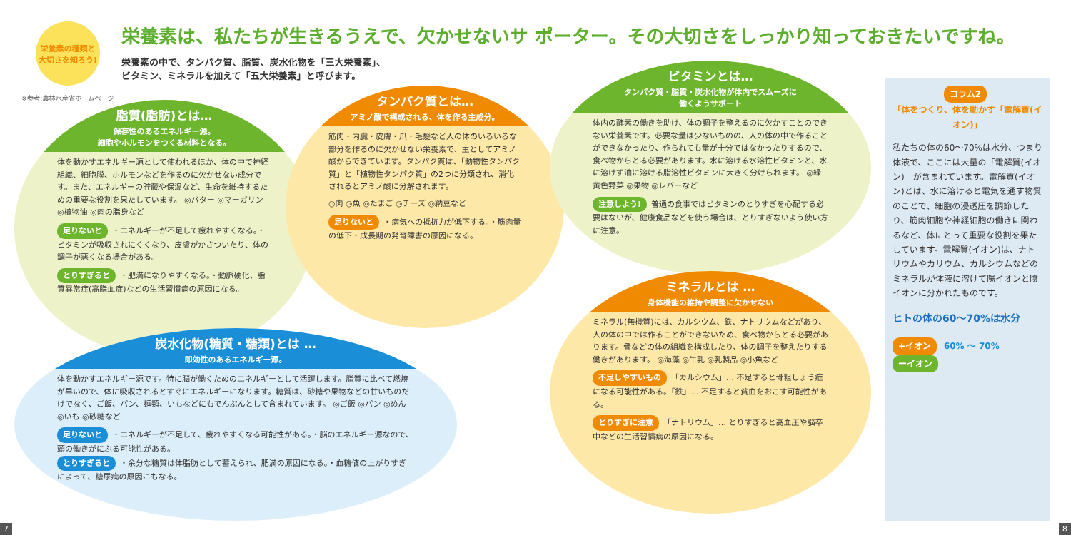栄養素の種類と
大切さを知ろう!
※参考:農林水産省ホームページ
栄養素は、私たちが生きるうえで、欠かせないサ ポーター。その大切さをしっかり知っておきたいですね。
栄養素の中で、タンパク質、脂質、炭水化物を「三大栄養素」、
ビタミン、ミネラルを加えて「五大栄養素」と呼びます。
脂質(脂肪)とは…
保存性のあるエネルギー源。
細胞やホルモンをつくる材料となる。
体を動かすエネルギー源として使われるほか、体の中で神経組織、細胞膜、ホルモンなどを作るのに欠かせない成分です。また、エネルギーの貯蔵や保温など、生命を維持するための重要な役割を果たしています。 ◎バター ◎マーガリン ◎植物油 ◎肉の脂身など
足りないと ・エネルギーが不足して疲れやすくなる。・ビタミンが吸収されにくくなり、皮膚がかさついたり、体の調子が悪くなる場合がある。
とりすぎると ・肥満になりやすくなる。・動脈硬化、脂質異常症(高脂血症)などの生活習慣病の原因になる。
タンパク質とは…
アミノ酸で構成される、体を作る主成分。
筋肉・内臓・皮膚・爪・毛髪など人の体のいろいろな部分を作るのに欠かせない栄養素で、主としてアミノ酸からできています。タンパク質は、「動物性タンパク質」と「植物性タンパク質」の2つに分類され、消化されるとアミノ酸に分解されます。
◎肉 ◎魚 ◎たまご ◎チーズ ◎納豆など
足りないと ・病気への抵抗力が低下する。・筋肉量の低下・成長期の発育障害の原因になる。
炭水化物(糖質・糖類)とは …
即効性のあるエネルギー源。
体を動かすエネルギー源です。特に脳が働くためのエネルギーとして活躍します。脂質に比べて燃焼が早いので、体に吸収されるとすぐにエネルギーになります。糖質は、砂糖や果物などの甘いものだけでなく、ご飯、パン、麺類、いもなどにもでんぷんとして含まれています。 ◎ご飯 ◎パン ◎めん ◎いも ◎砂糖など
足りないと ・エネルギーが不足して、疲れやすくなる可能性がある。・脳のエネルギー源なので、頭の働きがにぶる可能性がある。
とりすぎると ・余分な糖質は体脂肪として蓄えられ、肥満の原因になる。・血糖値の上がりすぎによって、糖尿病の原因にもなる。
ビタミンとは…
タンパク質・脂質・炭水化物が体内でスムーズに
働くようサポート
体内の酵素の働きを助け、体の調子を整えるのに欠かすことのできない栄養素です。必要な量は少ないものの、人の体の中で作ることができなかったり、作られても量が十分ではなかったりするので、食べ物からとる必要があります。水に溶ける水溶性ビタミンと、水に溶けず油に溶ける脂溶性ビタミンに大きく分けられます。 ◎緑黄色野菜 ◎果物 ◎レバーなど
注意しよう! 普通の食事ではビタミンのとりすぎを心配する必要はないが、健康食品などを使う場合は、とりすぎないよう使い方に注意。
ミネラルとは …
身体機能の維持や調整に欠かせない
ミネラル(無機質)には、カルシウム、鉄、ナトリウムなどがあり、人の体の中では作ることができないため、食べ物からとる必要があります。骨などの体の組織を構成したり、体の調子を整えたりする働きがあります。 ◎海藻 ◎牛乳 ◎乳製品 ◎小魚など
不足しやすいもの 「カルシウム」… 不足すると骨粗しょう症になる可能性がある。「鉄」… 不足すると貧血をおこす可能性がある。
とりすぎに注意 「ナトリウム」… とりすぎると高血圧や脳卒中などの生活習慣病の原因になる。
コラム2
「体をつくり、体を動かす「電解質(イオン)」
私たちの体の60〜70%は水分、つまり体液で、ここには大量の「電解質(イオン)」が含まれています。電解質(イオン)とは、水に溶けると電気を通す物質のことで、細胞の浸透圧を調節したり、筋肉細胞や神経細胞の働きに関わるなど、体にとって重要な役割を果たしています。電解質(イオン)は、ナトリウムやカリウム、カルシウムなどのミネラルが体液に溶けて陽イオンと陰イオンに分かれたものです。
ヒトの体の60〜70%は水分
+イオン 60% 〜 70% ーイオン
7 8